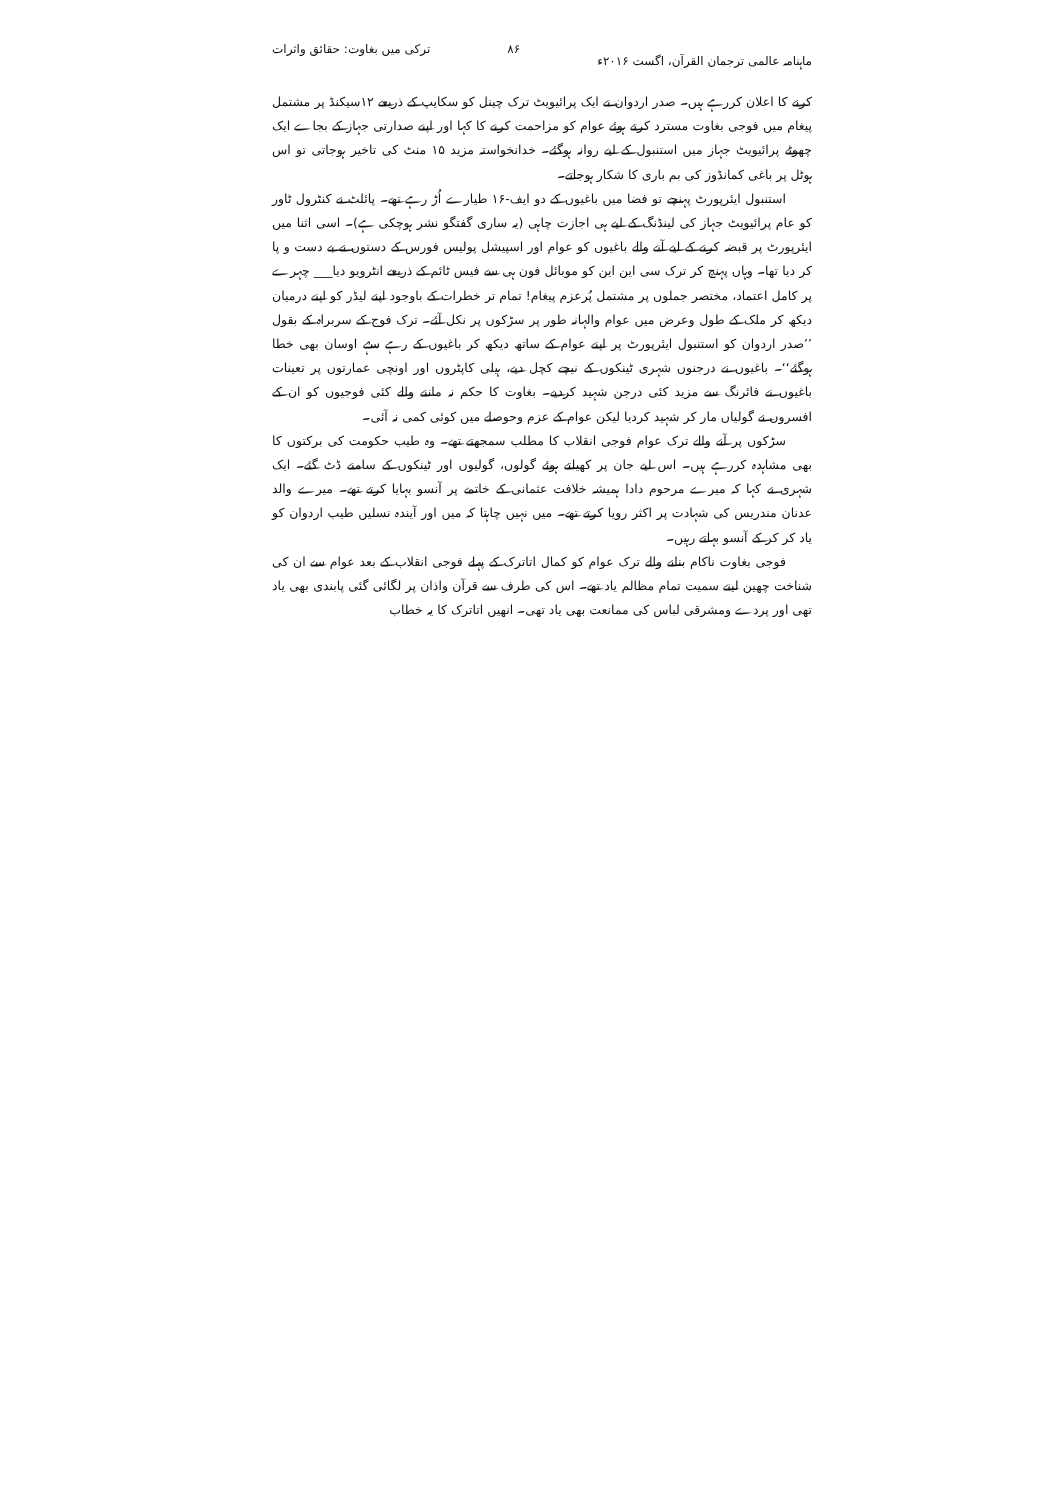ماہنامہ عالمی ترجمان القرآن، اگست ۲۰۱۶ء ۸۶ ترکی میں بغاوت: حقائق واثرات
کرنے کا اعلان کررہے ہیں۔ صدر اردوان نے ایک پرائیویٹ ترک چینل کو سکایپ کے ذریعے ۱۲سیکنڈ پر مشتمل پیغام میں فوجی بغاوت مسترد کرتے ہوئے عوام کو مزاحمت کرنے کا کہا اور اپنے صدارتی جہاز کے بجاے ایک چھوٹے پرائیویٹ جہاز میں استنبول کے لیے روانہ ہوگئے۔ خدانخواستہ مزید ۱۵ منٹ کی تاخیر ہوجاتی تو اس ہوٹل پر باغی کمانڈوز کی بم باری کا شکار ہوجاتے۔
استنبول ایئرپورٹ پہنچے تو فضا میں باغیوں کے دو ایف-۱۶ طیارے اُڑ رہے تھے۔ پائلٹ نے کنٹرول ٹاور کو عام پرائیویٹ جہاز کی لینڈنگ کے لیے ہی اجازت چاہی (یہ ساری گفتگو نشر ہوچکی ہے)۔ اسی اثنا میں ایئرپورٹ پر قبضہ کرنے کے لیے آنے والے باغیوں کو عوام اور اسپیشل پولیس فورس کے دستوں نے بے دست و پا کر دیا تھا۔ وہاں پہنچ کر ترک سی این این کو موبائل فون ہی سے فیس ٹائم کے ذریعے انٹرویو دیا___ چہرے پر کامل اعتماد، مختصر جملوں پر مشتمل پُرعزم پیغام! تمام تر خطرات کے باوجود اپنے لیڈر کو اپنے درمیان دیکھ کر ملک کے طول وعرض میں عوام والہانہ طور پر سڑکوں پر نکل آئے۔ ترک فوج کے سربراہ کے بقول ’’صدر اردوان کو استنبول ایئرپورٹ پر اپنے عوام کے ساتھ دیکھ کر باغیوں کے رہے سہے اوسان بھی خطا ہوگئے‘‘۔ باغیوں نے درجنوں شہری ٹینکوں کے نیچے کچل دیے، ہیلی کاپٹروں اور اونچی عمارتوں پر تعینات باغیوں نے فائرنگ سے مزید کئی درجن شہید کردیے۔ بغاوت کا حکم نہ ماننے والے کئی فوجیوں کو ان کے افسروں نے گولیاں مار کر شہید کردیا لیکن عوام کے عزم وحوصلے میں کوئی کمی نہ آئی۔
سڑکوں پر آنے والے ترک عوام فوجی انقلاب کا مطلب سمجھتے تھے۔ وہ طیب حکومت کی برکتوں کا بھی مشاہدہ کررہے ہیں۔ اس لیے جان پر کھیلتے ہوئے گولوں، گولیوں اور ٹینکوں کے سامنے ڈٹ گئے۔ ایک شہری نے کہا کہ میرے مرحوم دادا ہمیشہ خلافت عثمانی کے خاتمے پر آنسو بہایا کرتے تھے۔ میرے والد عدنان مندریس کی شہادت پر اکثر رویا کرتے تھے۔ میں نہیں چاہتا کہ میں اور آیندہ نسلیں طیب اردوان کو یاد کر کر کے آنسو بہاتے رہیں۔
فوجی بغاوت ناکام بنانے والے ترک عوام کو کمال اتاترک کے پہلے فوجی انقلاب کے بعد عوام سے ان کی شناخت چھین لینے سمیت تمام مظالم یاد تھے۔ اس کی طرف سے قرآن واذان پر لگائی گئی پابندی بھی یاد تھی اور پردے ومشرقی لباس کی ممانعت بھی یاد تھی۔ انھیں اتاترک کا یہ خطاب